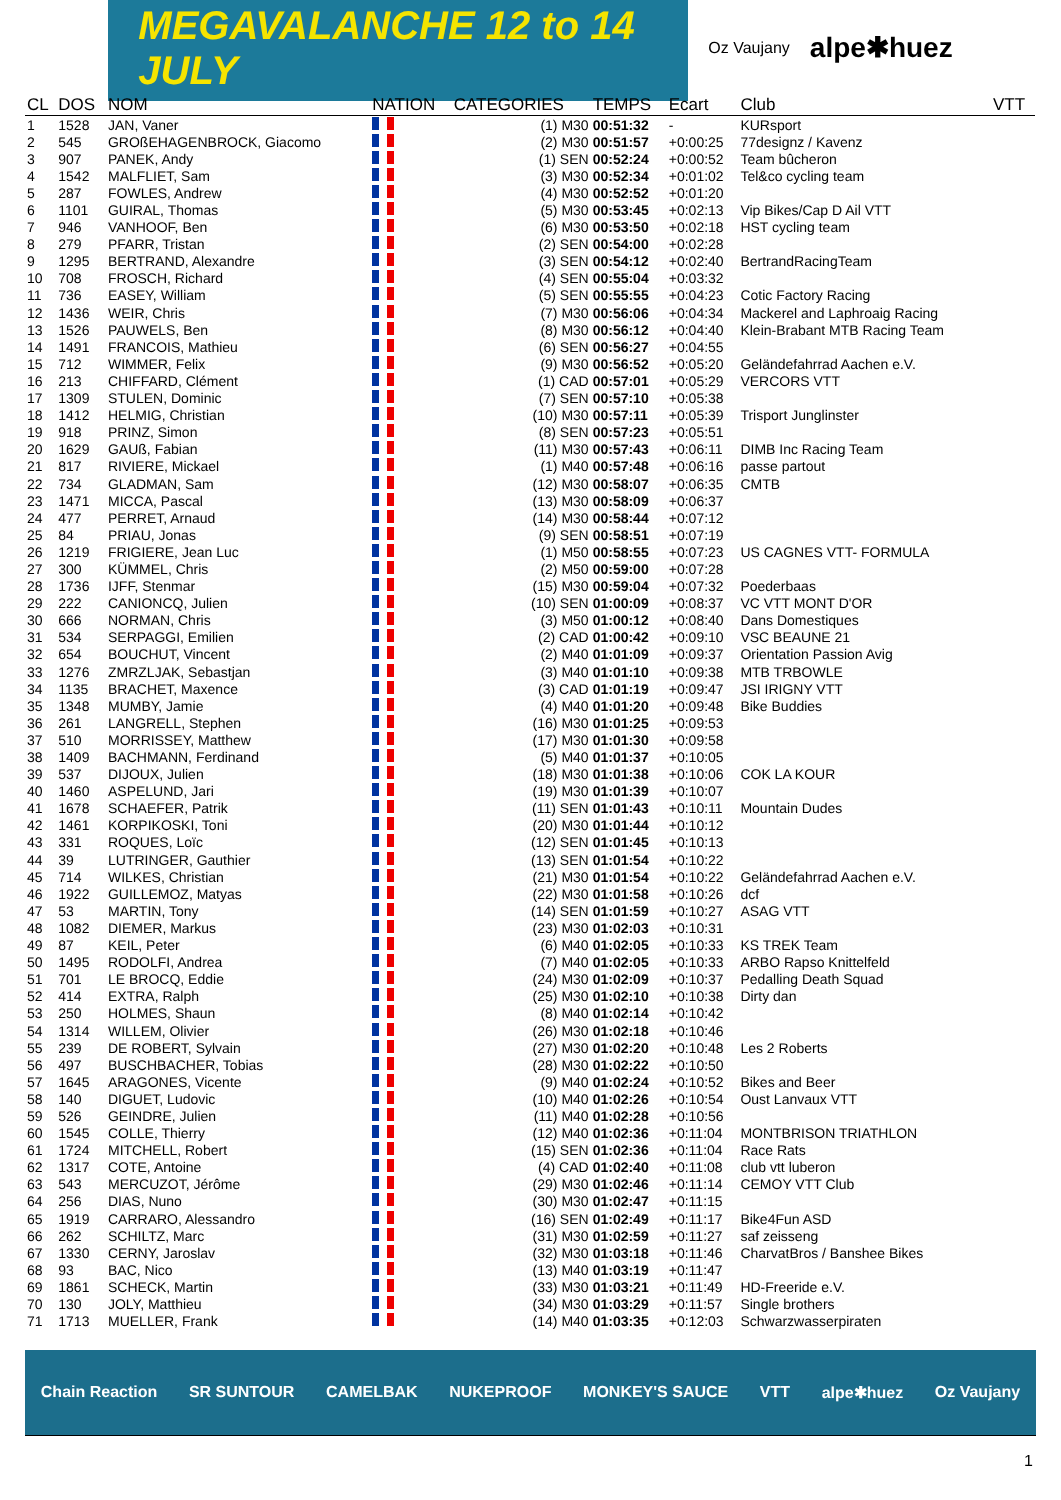MEGAVALANCHE 12 to 14 JULY
Oz Vaujany alpe✱huez
| CL | DOS | NOM | NATION | CATEGORIES | TEMPS | Ecart | Club | VTT |
| --- | --- | --- | --- | --- | --- | --- | --- | --- |
| 1 | 1528 | JAN, Vaner | | (1) M30 | 00:51:32 | - | KURsport | |
| 2 | 545 | GROßEHAGENBROCK, Giacomo | | (2) M30 | 00:51:57 | +0:00:25 | 77designz / Kavenz | |
| 3 | 907 | PANEK, Andy | | (1) SEN | 00:52:24 | +0:00:52 | Team bûcheron | |
| 4 | 1542 | MALFLIET, Sam | | (3) M30 | 00:52:34 | +0:01:02 | Tel&co cycling team | |
| 5 | 287 | FOWLES, Andrew | | (4) M30 | 00:52:52 | +0:01:20 | | |
| 6 | 1101 | GUIRAL, Thomas | | (5) M30 | 00:53:45 | +0:02:13 | Vip Bikes/Cap D Ail VTT | |
| 7 | 946 | VANHOOF, Ben | | (6) M30 | 00:53:50 | +0:02:18 | HST cycling team | |
| 8 | 279 | PFARR, Tristan | | (2) SEN | 00:54:00 | +0:02:28 | | |
| 9 | 1295 | BERTRAND, Alexandre | | (3) SEN | 00:54:12 | +0:02:40 | BertrandRacingTeam | |
| 10 | 708 | FROSCH, Richard | | (4) SEN | 00:55:04 | +0:03:32 | | |
| 11 | 736 | EASEY, William | | (5) SEN | 00:55:55 | +0:04:23 | Cotic Factory Racing | |
| 12 | 1436 | WEIR, Chris | | (7) M30 | 00:56:06 | +0:04:34 | Mackerel and Laphroaig Racing | |
| 13 | 1526 | PAUWELS, Ben | | (8) M30 | 00:56:12 | +0:04:40 | Klein-Brabant MTB Racing Team | |
| 14 | 1491 | FRANCOIS, Mathieu | | (6) SEN | 00:56:27 | +0:04:55 | | |
| 15 | 712 | WIMMER, Felix | | (9) M30 | 00:56:52 | +0:05:20 | Geländefahrrad Aachen e.V. | |
| 16 | 213 | CHIFFARD, Clément | | (1) CAD | 00:57:01 | +0:05:29 | VERCORS VTT | |
| 17 | 1309 | STULEN, Dominic | | (7) SEN | 00:57:10 | +0:05:38 | | |
| 18 | 1412 | HELMIG, Christian | | (10) M30 | 00:57:11 | +0:05:39 | Trisport Junglinster | |
| 19 | 918 | PRINZ, Simon | | (8) SEN | 00:57:23 | +0:05:51 | | |
| 20 | 1629 | GAUß, Fabian | | (11) M30 | 00:57:43 | +0:06:11 | DIMB Inc Racing Team | |
| 21 | 817 | RIVIERE, Mickael | | (1) M40 | 00:57:48 | +0:06:16 | passe partout | |
| 22 | 734 | GLADMAN, Sam | | (12) M30 | 00:58:07 | +0:06:35 | CMTB | |
| 23 | 1471 | MICCA, Pascal | | (13) M30 | 00:58:09 | +0:06:37 | | |
| 24 | 477 | PERRET, Arnaud | | (14) M30 | 00:58:44 | +0:07:12 | | |
| 25 | 84 | PRIAU, Jonas | | (9) SEN | 00:58:51 | +0:07:19 | | |
| 26 | 1219 | FRIGIERE, Jean Luc | | (1) M50 | 00:58:55 | +0:07:23 | US CAGNES VTT- FORMULA | |
| 27 | 300 | KÜMMEL, Chris | | (2) M50 | 00:59:00 | +0:07:28 | | |
| 28 | 1736 | IJFF, Stenmar | | (15) M30 | 00:59:04 | +0:07:32 | Poederbaas | |
| 29 | 222 | CANIONCQ, Julien | | (10) SEN | 01:00:09 | +0:08:37 | VC VTT MONT D'OR | |
| 30 | 666 | NORMAN, Chris | | (3) M50 | 01:00:12 | +0:08:40 | Dans Domestiques | |
| 31 | 534 | SERPAGGI, Emilien | | (2) CAD | 01:00:42 | +0:09:10 | VSC BEAUNE 21 | |
| 32 | 654 | BOUCHUT, Vincent | | (2) M40 | 01:01:09 | +0:09:37 | Orientation Passion Avig | |
| 33 | 1276 | ZMRZLJAK, Sebastjan | | (3) M40 | 01:01:10 | +0:09:38 | MTB TRBOWLE | |
| 34 | 1135 | BRACHET, Maxence | | (3) CAD | 01:01:19 | +0:09:47 | JSI IRIGNY VTT | |
| 35 | 1348 | MUMBY, Jamie | | (4) M40 | 01:01:20 | +0:09:48 | Bike Buddies | |
| 36 | 261 | LANGRELL, Stephen | | (16) M30 | 01:01:25 | +0:09:53 | | |
| 37 | 510 | MORRISSEY, Matthew | | (17) M30 | 01:01:30 | +0:09:58 | | |
| 38 | 1409 | BACHMANN, Ferdinand | | (5) M40 | 01:01:37 | +0:10:05 | | |
| 39 | 537 | DIJOUX, Julien | | (18) M30 | 01:01:38 | +0:10:06 | COK LA KOUR | |
| 40 | 1460 | ASPELUND, Jari | | (19) M30 | 01:01:39 | +0:10:07 | | |
| 41 | 1678 | SCHAEFER, Patrik | | (11) SEN | 01:01:43 | +0:10:11 | Mountain Dudes | |
| 42 | 1461 | KORPIKOSKI, Toni | | (20) M30 | 01:01:44 | +0:10:12 | | |
| 43 | 331 | ROQUES, Loïc | | (12) SEN | 01:01:45 | +0:10:13 | | |
| 44 | 39 | LUTRINGER, Gauthier | | (13) SEN | 01:01:54 | +0:10:22 | | |
| 45 | 714 | WILKES, Christian | | (21) M30 | 01:01:54 | +0:10:22 | Geländefahrrad Aachen e.V. | |
| 46 | 1922 | GUILLEMOZ, Matyas | | (22) M30 | 01:01:58 | +0:10:26 | dcf | |
| 47 | 53 | MARTIN, Tony | | (14) SEN | 01:01:59 | +0:10:27 | ASAG VTT | |
| 48 | 1082 | DIEMER, Markus | | (23) M30 | 01:02:03 | +0:10:31 | | |
| 49 | 87 | KEIL, Peter | | (6) M40 | 01:02:05 | +0:10:33 | KS TREK Team | |
| 50 | 1495 | RODOLFI, Andrea | | (7) M40 | 01:02:05 | +0:10:33 | ARBO Rapso Knittelfeld | |
| 51 | 701 | LE BROCQ, Eddie | | (24) M30 | 01:02:09 | +0:10:37 | Pedalling Death Squad | |
| 52 | 414 | EXTRA, Ralph | | (25) M30 | 01:02:10 | +0:10:38 | Dirty dan | |
| 53 | 250 | HOLMES, Shaun | | (8) M40 | 01:02:14 | +0:10:42 | | |
| 54 | 1314 | WILLEM, Olivier | | (26) M30 | 01:02:18 | +0:10:46 | | |
| 55 | 239 | DE ROBERT, Sylvain | | (27) M30 | 01:02:20 | +0:10:48 | Les 2 Roberts | |
| 56 | 497 | BUSCHBACHER, Tobias | | (28) M30 | 01:02:22 | +0:10:50 | | |
| 57 | 1645 | ARAGONES, Vicente | | (9) M40 | 01:02:24 | +0:10:52 | Bikes and Beer | |
| 58 | 140 | DIGUET, Ludovic | | (10) M40 | 01:02:26 | +0:10:54 | Oust Lanvaux VTT | |
| 59 | 526 | GEINDRE, Julien | | (11) M40 | 01:02:28 | +0:10:56 | | |
| 60 | 1545 | COLLE, Thierry | | (12) M40 | 01:02:36 | +0:11:04 | MONTBRISON TRIATHLON | |
| 61 | 1724 | MITCHELL, Robert | | (15) SEN | 01:02:36 | +0:11:04 | Race Rats | |
| 62 | 1317 | COTE, Antoine | | (4) CAD | 01:02:40 | +0:11:08 | club vtt luberon | |
| 63 | 543 | MERCUZOT, Jérôme | | (29) M30 | 01:02:46 | +0:11:14 | CEMOY VTT Club | |
| 64 | 256 | DIAS, Nuno | | (30) M30 | 01:02:47 | +0:11:15 | | |
| 65 | 1919 | CARRARO, Alessandro | | (16) SEN | 01:02:49 | +0:11:17 | Bike4Fun ASD | |
| 66 | 262 | SCHILTZ, Marc | | (31) M30 | 01:02:59 | +0:11:27 | saf zeisseng | |
| 67 | 1330 | CERNY, Jaroslav | | (32) M30 | 01:03:18 | +0:11:46 | CharvatBros / Banshee Bikes | |
| 68 | 93 | BAC, Nico | | (13) M40 | 01:03:19 | +0:11:47 | | |
| 69 | 1861 | SCHECK, Martin | | (33) M30 | 01:03:21 | +0:11:49 | HD-Freeride e.V. | |
| 70 | 130 | JOLY, Matthieu | | (34) M30 | 01:03:29 | +0:11:57 | Single brothers | |
| 71 | 1713 | MUELLER, Frank | | (14) M40 | 01:03:35 | +0:12:03 | Schwarzwasserpiraten | |
Chain Reaction SR SUNTOUR CAMELBAK NUKEPROOF MONKEY'S SAUCE VTT alpe✱huez Oz Vaujany
1